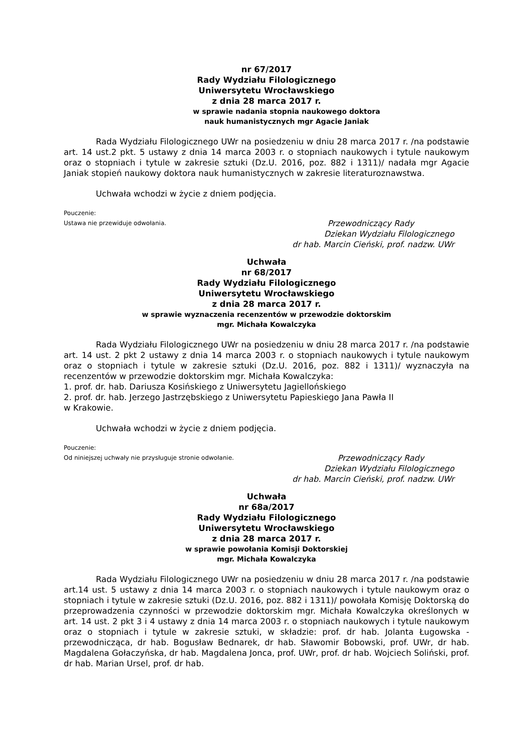nr 67/2017
Rady Wydziału Filologicznego
Uniwersytetu Wrocławskiego
z dnia 28 marca 2017 r.
w sprawie nadania stopnia naukowego doktora
nauk humanistycznych mgr Agacie Janiak
Rada Wydziału Filologicznego UWr na posiedzeniu w dniu 28 marca 2017 r. /na podstawie art. 14 ust.2 pkt. 5 ustawy z dnia 14 marca 2003 r. o stopniach naukowych i tytule naukowym oraz o stopniach i tytule w zakresie sztuki (Dz.U. 2016, poz. 882 i 1311)/ nadała mgr Agacie Janiak stopień naukowy doktora nauk humanistycznych w zakresie literaturoznawstwa.
Uchwała wchodzi w życie z dniem podjęcia.
Pouczenie:
Ustawa nie przewiduje odwołania.
Przewodniczący Rady
Dziekan Wydziału Filologicznego
dr hab. Marcin Cieński, prof. nadzw. UWr
Uchwała
nr 68/2017
Rady Wydziału Filologicznego
Uniwersytetu Wrocławskiego
z dnia 28 marca 2017 r.
w sprawie wyznaczenia recenzentów w przewodzie doktorskim
mgr. Michała Kowalczyka
Rada Wydziału Filologicznego UWr na posiedzeniu w dniu 28 marca 2017 r. /na podstawie art. 14 ust. 2 pkt 2 ustawy z dnia 14 marca 2003 r. o stopniach naukowych i tytule naukowym oraz o stopniach i tytule w zakresie sztuki (Dz.U. 2016, poz. 882 i 1311)/ wyznaczyła na recenzentów w przewodzie doktorskim mgr. Michała Kowalczyka:
1. prof. dr. hab. Dariusza Kosińskiego z Uniwersytetu Jagiellońskiego
2. prof. dr. hab. Jerzego Jastrzębskiego z Uniwersytetu Papieskiego Jana Pawła II
w Krakowie.
Uchwała wchodzi w życie z dniem podjęcia.
Pouczenie:
Od niniejszej uchwały nie przysługuje stronie odwołanie.
Przewodniczący Rady
Dziekan Wydziału Filologicznego
dr hab. Marcin Cieński, prof. nadzw. UWr
Uchwała
nr 68a/2017
Rady Wydziału Filologicznego
Uniwersytetu Wrocławskiego
z dnia 28 marca 2017 r.
w sprawie powołania Komisji Doktorskiej
mgr. Michała Kowalczyka
Rada Wydziału Filologicznego UWr na posiedzeniu w dniu 28 marca 2017 r. /na podstawie art.14 ust. 5 ustawy z dnia 14 marca 2003 r. o stopniach naukowych i tytule naukowym oraz o stopniach i tytule w zakresie sztuki (Dz.U. 2016, poz. 882 i 1311)/ powołała Komisję Doktorską do przeprowadzenia czynności w przewodzie doktorskim mgr. Michała Kowalczyka określonych w art. 14 ust. 2 pkt 3 i 4 ustawy z dnia 14 marca 2003 r. o stopniach naukowych i tytule naukowym oraz o stopniach i tytule w zakresie sztuki, w składzie: prof. dr hab. Jolanta Ługowska - przewodnicząca, dr hab. Bogusław Bednarek, dr hab. Sławomir Bobowski, prof. UWr, dr hab. Magdalena Gołaczyńska, dr hab. Magdalena Jonca, prof. UWr, prof. dr hab. Wojciech Soliński, prof. dr hab. Marian Ursel, prof. dr hab.